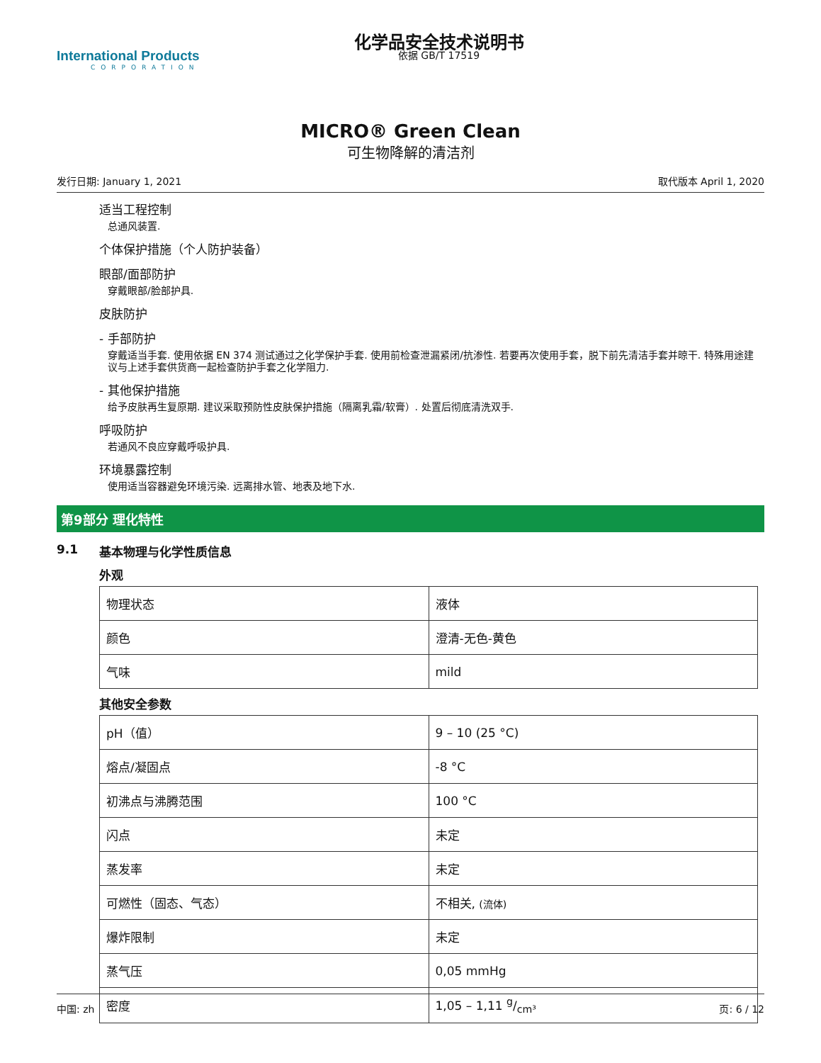International Products
CORPORATION
化学品安全技术说明书
依据 GB/T 17519
MICRO® Green Clean
可生物降解的清洁剂
发行日期: January 1, 2021 取代版本 April 1, 2020
适当工程控制
总通风装置.
个体保护措施（个人防护装备）
眼部/面部防护
穿戴眼部/脸部护具.
皮肤防护
- 手部防护
穿戴适当手套. 使用依据 EN 374 测试通过之化学保护手套. 使用前检查泄漏紧闭/抗渗性. 若要再次使用手套，脱下前先清洁手套并晾干. 特殊用途建议与上述手套供货商一起检查防护手套之化学阻力.
- 其他保护措施
给予皮肤再生复原期. 建议采取预防性皮肤保护措施（隔离乳霜/软膏）. 处置后彻底清洗双手.
呼吸防护
若通风不良应穿戴呼吸护具.
环境暴露控制
使用适当容器避免环境污染. 远离排水管、地表及地下水.
第9部分 理化特性
9.1 基本物理与化学性质信息
外观
| 物理状态 | 液体 |
| 颜色 | 澄清-无色-黄色 |
| 气味 | mild |
其他安全参数
| pH（值） | 9 – 10 (25 °C) |
| 熔点/凝固点 | -8 °C |
| 初沸点与沸腾范围 | 100 °C |
| 闪点 | 未定 |
| 蒸发率 | 未定 |
| 可燃性（固态、气态） | 不相关, (流体) |
| 爆炸限制 | 未定 |
| 蒸气压 | 0,05 mmHg |
| 密度 | 1,05 – 1,11 g/cm³ |
中国: zh 页: 6 / 12